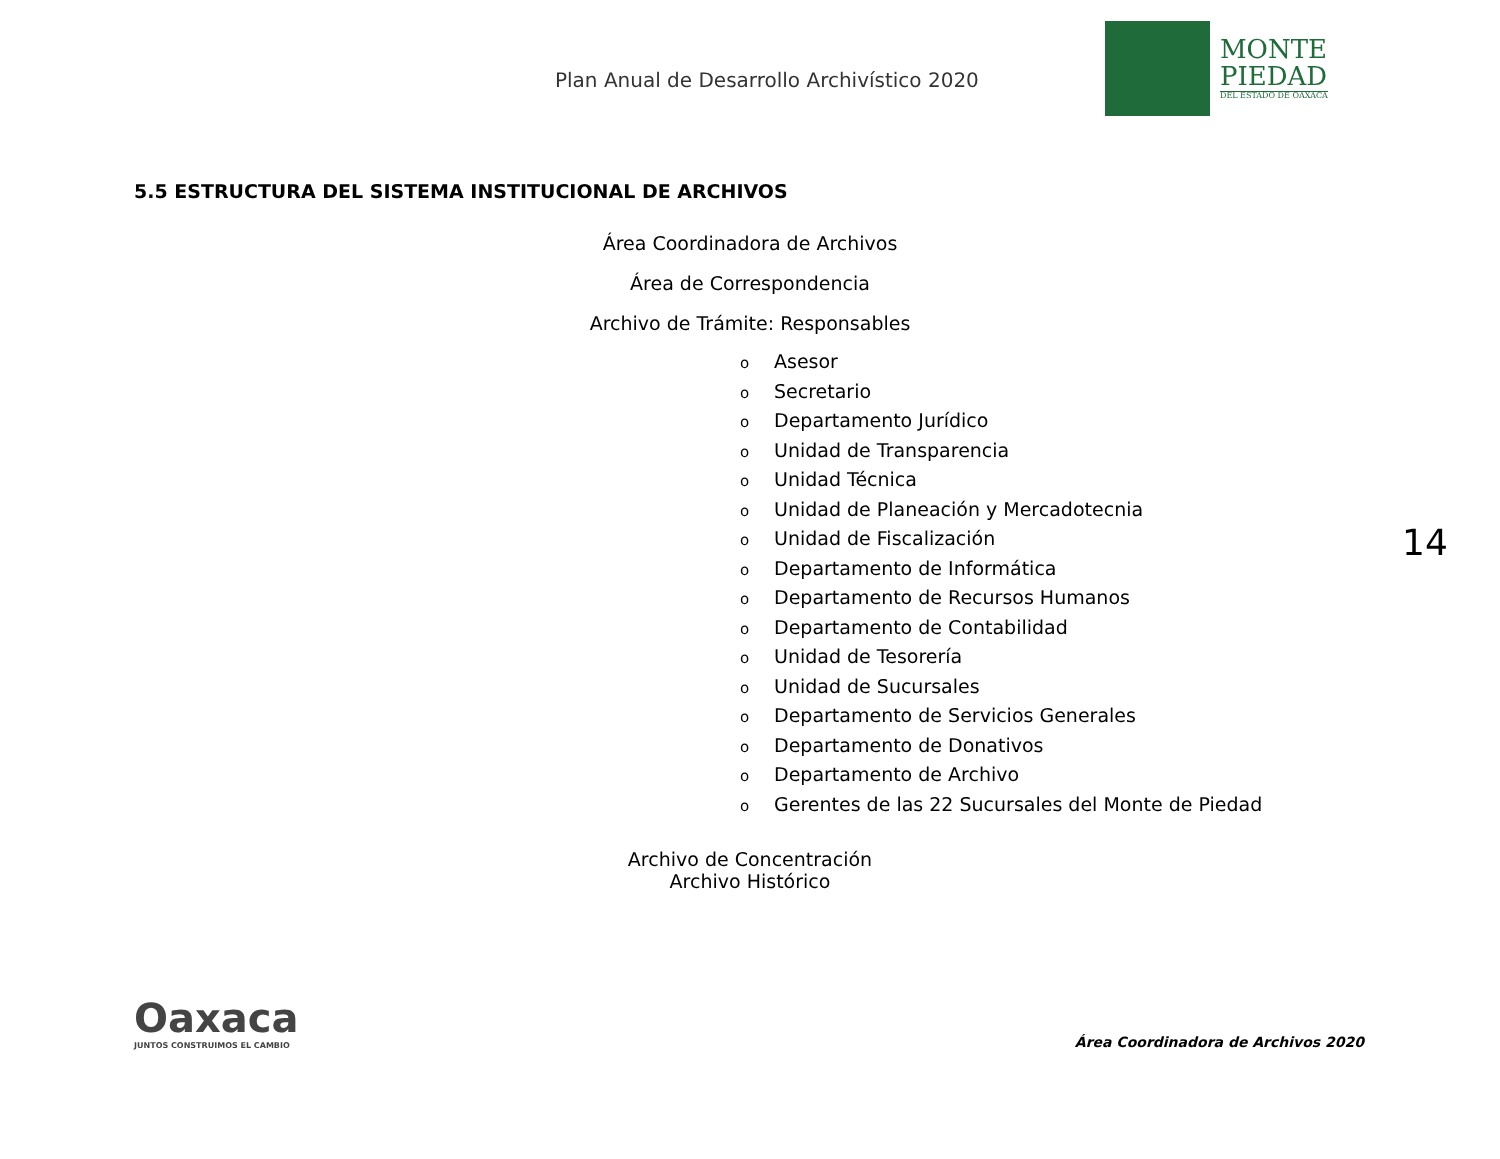Plan Anual de Desarrollo Archivístico 2020
MONTE
PIEDAD
DEL ESTADO DE OAXACA
5.5 ESTRUCTURA DEL SISTEMA INSTITUCIONAL DE ARCHIVOS
Área Coordinadora de Archivos
Área de Correspondencia
Archivo de Trámite: Responsables
o Asesor
o Secretario
o Departamento Jurídico
o Unidad de Transparencia
o Unidad Técnica
o Unidad de Planeación y Mercadotecnia
o Unidad de Fiscalización
o Departamento de Informática
o Departamento de Recursos Humanos
o Departamento de Contabilidad
o Unidad de Tesorería
o Unidad de Sucursales
o Departamento de Servicios Generales
o Departamento de Donativos
o Departamento de Archivo
o Gerentes de las 22 Sucursales del Monte de Piedad
Archivo de Concentración
Archivo Histórico
14
Oaxaca
JUNTOS CONSTRUIMOS EL CAMBIO
Área Coordinadora de Archivos 2020